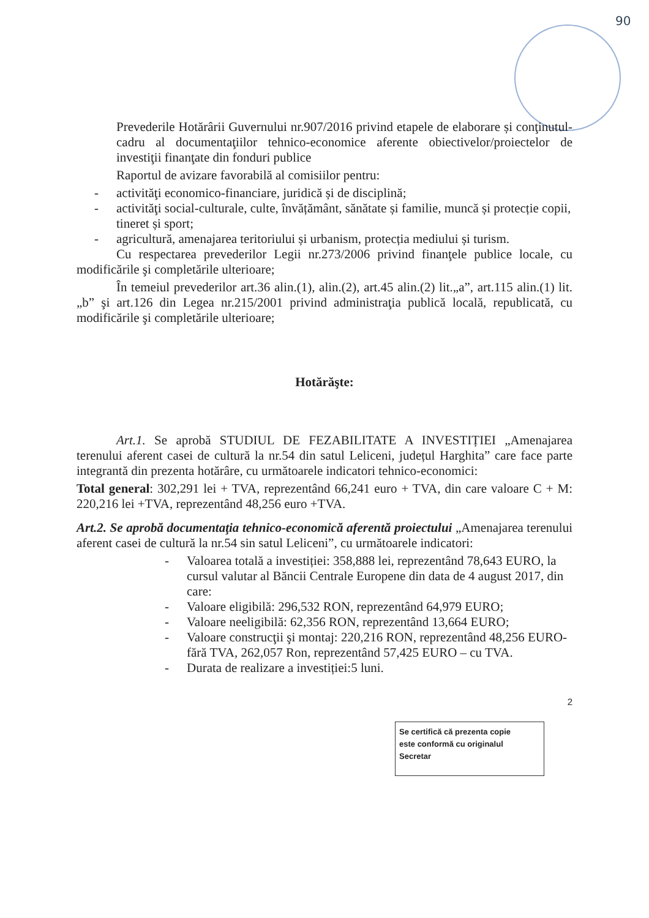90
Prevederile Hotărârii Guvernului nr.907/2016 privind etapele de elaborare și conţinutul-cadru al documentaţiilor tehnico-economice aferente obiectivelor/proiectelor de investiţii finanţate din fonduri publice
Raportul de avizare favorabilă al comisiilor pentru:
- activităţi economico-financiare, juridică și de disciplină;
- activităţi social-culturale, culte, învățământ, sănătate și familie, muncă și protecție copii, tineret și sport;
- agricultură, amenajarea teritoriului și urbanism, protecția mediului și turism.
Cu respectarea prevederilor Legii nr.273/2006 privind finanţele publice locale, cu modificările şi completările ulterioare;
În temeiul prevederilor art.36 alin.(1), alin.(2), art.45 alin.(2) lit.„a”, art.115 alin.(1) lit.„b” şi art.126 din Legea nr.215/2001 privind administraţia publică locală, republicată, cu modificările şi completările ulterioare;
Hotărăşte:
Art.1. Se aprobă STUDIUL DE FEZABILITATE A INVESTIȚIEI „Amenajarea terenului aferent casei de cultură la nr.54 din satul Leliceni, județul Harghita” care face parte integrantă din prezenta hotărâre, cu următoarele indicatori tehnico-economici:
Total general: 302,291 lei + TVA, reprezentând 66,241 euro + TVA, din care valoare C + M: 220,216 lei +TVA, reprezentând 48,256 euro +TVA.
Art.2. Se aprobă documentaţia tehnico-economică aferentă proiectului „Amenajarea terenului aferent casei de cultură la nr.54 sin satul Leliceni”, cu următoarele indicatori:
- Valoarea totală a investiției: 358,888 lei, reprezentând 78,643 EURO, la cursul valutar al Băncii Centrale Europene din data de 4 august 2017, din care:
- Valoare eligibilă: 296,532 RON, reprezentând 64,979 EURO;
- Valoare neeligibilă: 62,356 RON, reprezentând 13,664 EURO;
- Valoare construcţii şi montaj: 220,216 RON, reprezentând 48,256 EURO- fără TVA, 262,057 Ron, reprezentând 57,425 EURO – cu TVA.
- Durata de realizare a investiției:5 luni.
2
Se certifică că prezenta copie
este conformă cu originalul
Secretar